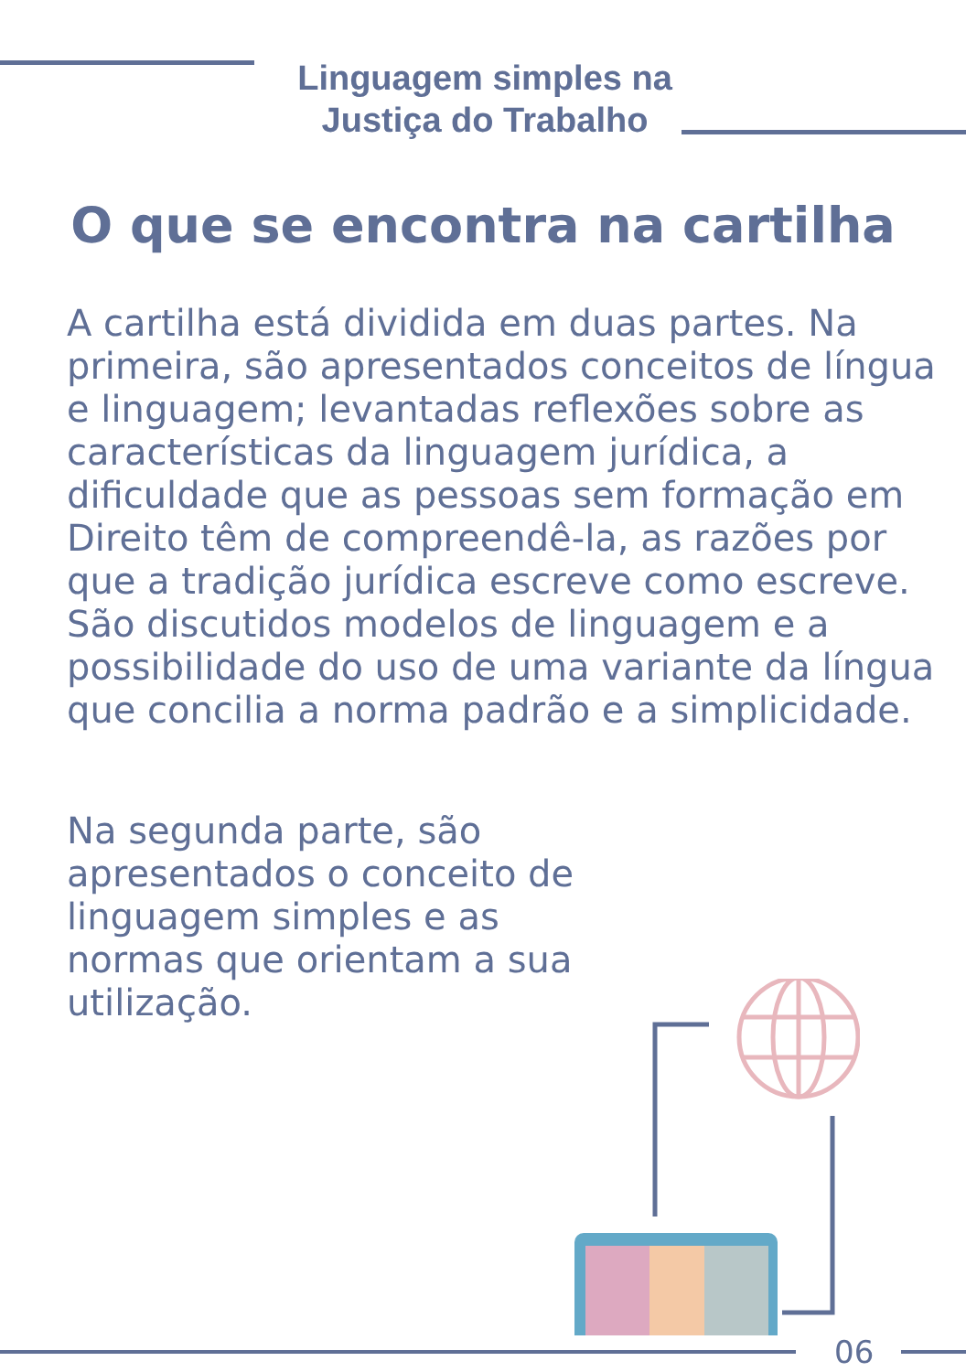Linguagem simples na
Justiça do Trabalho
O que se encontra na cartilha
A cartilha está dividida em duas partes. Na primeira, são apresentados conceitos de língua e linguagem; levantadas reflexões sobre as características da linguagem jurídica, a dificuldade que as pessoas sem formação em Direito têm de compreendê-la, as razões por que a tradição jurídica escreve como escreve. São discutidos modelos de linguagem e a possibilidade do uso de uma variante da língua que concilia a norma padrão e a simplicidade.
Na segunda parte, são apresentados o conceito de linguagem simples e as normas que orientam a sua utilização.
06